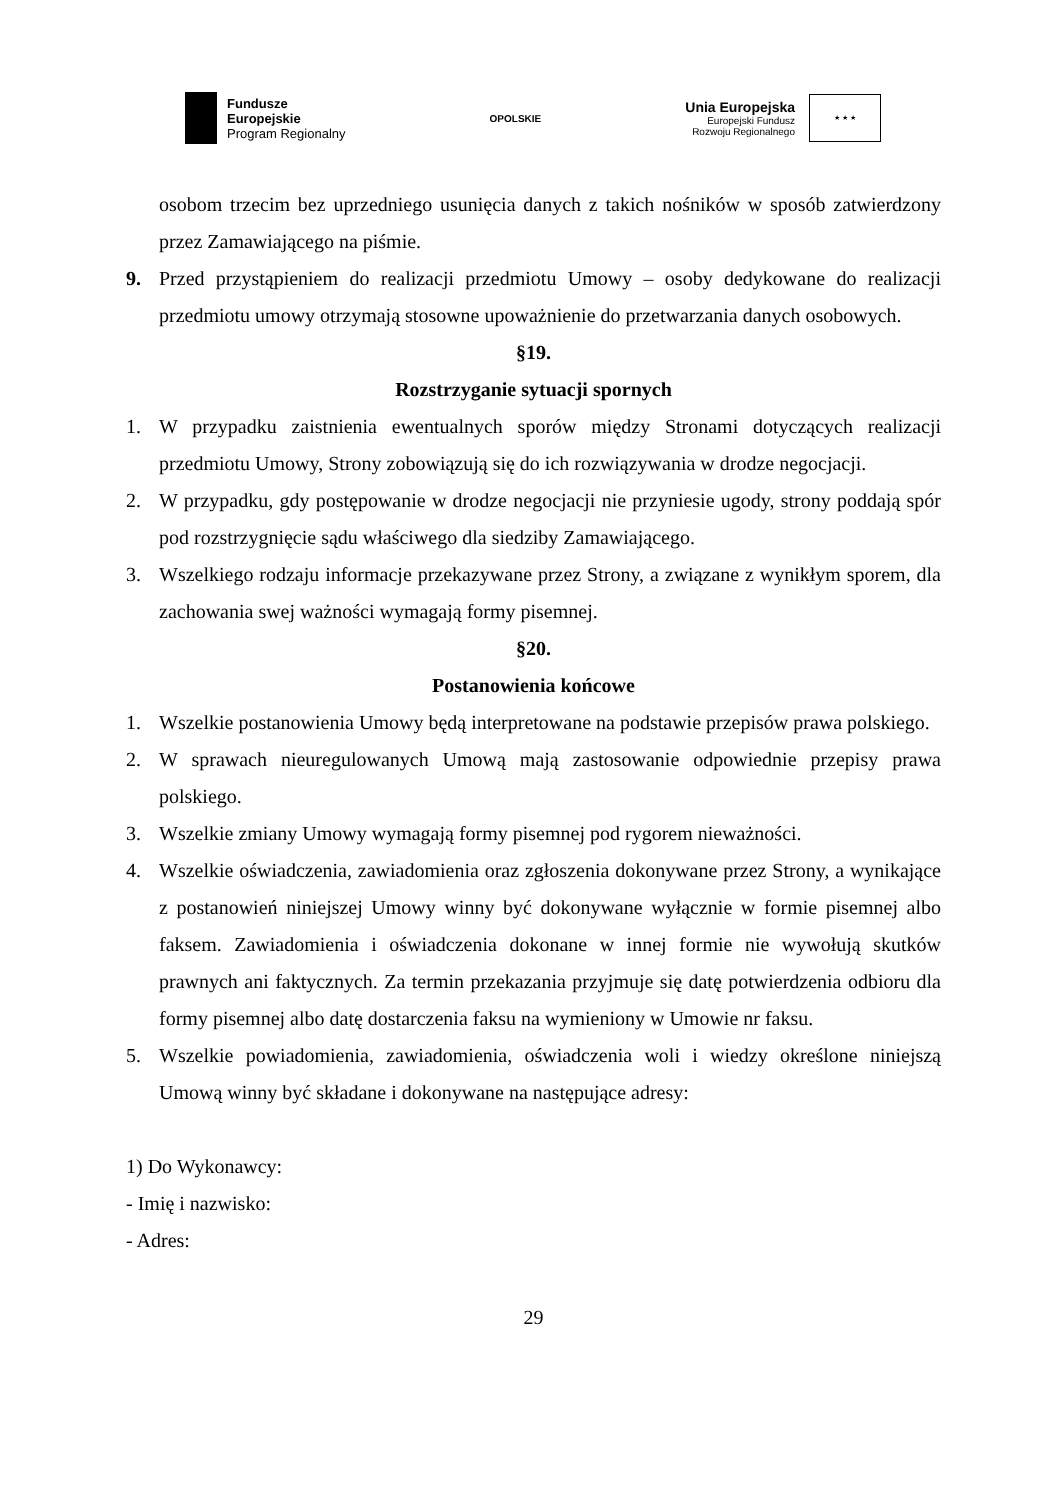Fundusze
Europejskie
Program Regionalny
OPOLSKIE
Unia Europejska
Europejski Fundusz
Rozwoju Regionalnego
★ ★ ★
osobom trzecim bez uprzedniego usunięcia danych z takich nośników w sposób zatwierdzony przez Zamawiającego na piśmie.
9. Przed przystąpieniem do realizacji przedmiotu Umowy – osoby dedykowane do realizacji przedmiotu umowy otrzymają stosowne upoważnienie do przetwarzania danych osobowych.
§19.
Rozstrzyganie sytuacji spornych
1. W przypadku zaistnienia ewentualnych sporów między Stronami dotyczących realizacji przedmiotu Umowy, Strony zobowiązują się do ich rozwiązywania w drodze negocjacji.
2. W przypadku, gdy postępowanie w drodze negocjacji nie przyniesie ugody, strony poddają spór pod rozstrzygnięcie sądu właściwego dla siedziby Zamawiającego.
3. Wszelkiego rodzaju informacje przekazywane przez Strony, a związane z wynikłym sporem, dla zachowania swej ważności wymagają formy pisemnej.
§20.
Postanowienia końcowe
1. Wszelkie postanowienia Umowy będą interpretowane na podstawie przepisów prawa polskiego.
2. W sprawach nieuregulowanych Umową mają zastosowanie odpowiednie przepisy prawa polskiego.
3. Wszelkie zmiany Umowy wymagają formy pisemnej pod rygorem nieważności.
4. Wszelkie oświadczenia, zawiadomienia oraz zgłoszenia dokonywane przez Strony, a wynikające z postanowień niniejszej Umowy winny być dokonywane wyłącznie w formie pisemnej albo faksem. Zawiadomienia i oświadczenia dokonane w innej formie nie wywołują skutków prawnych ani faktycznych. Za termin przekazania przyjmuje się datę potwierdzenia odbioru dla formy pisemnej albo datę dostarczenia faksu na wymieniony w Umowie nr faksu.
5. Wszelkie powiadomienia, zawiadomienia, oświadczenia woli i wiedzy określone niniejszą Umową winny być składane i dokonywane na następujące adresy:
1) Do Wykonawcy:
- Imię i nazwisko:
- Adres:
29